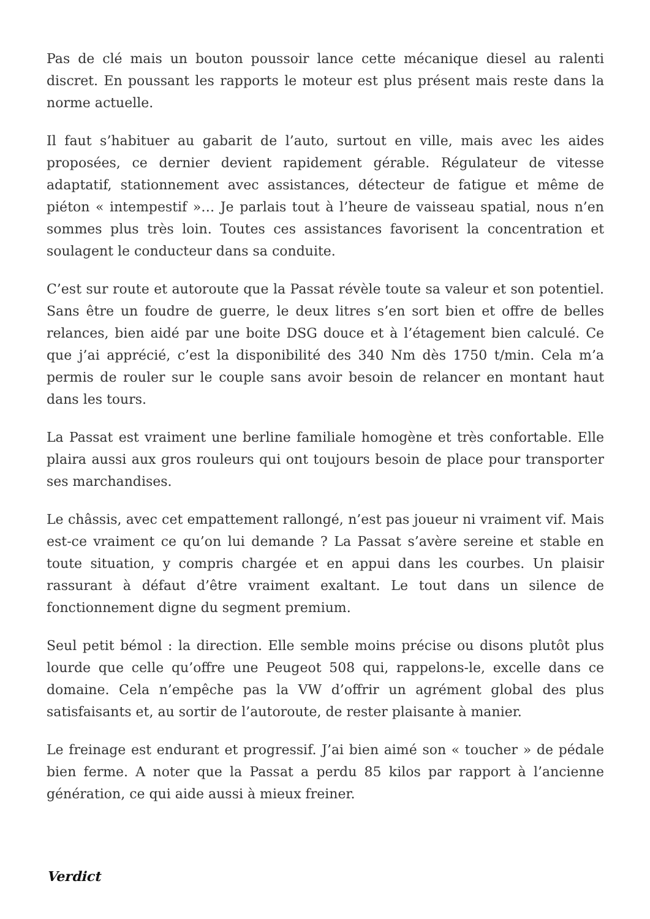Pas de clé mais un bouton poussoir lance cette mécanique diesel au ralenti discret. En poussant les rapports le moteur est plus présent mais reste dans la norme actuelle.
Il faut s’habituer au gabarit de l’auto, surtout en ville, mais avec les aides proposées, ce dernier devient rapidement gérable. Régulateur de vitesse adaptatif, stationnement avec assistances, détecteur de fatigue et même de piéton « intempestif »… Je parlais tout à l’heure de vaisseau spatial, nous n’en sommes plus très loin. Toutes ces assistances favorisent la concentration et soulagent le conducteur dans sa conduite.
C’est sur route et autoroute que la Passat révèle toute sa valeur et son potentiel. Sans être un foudre de guerre, le deux litres s’en sort bien et offre de belles relances, bien aidé par une boite DSG douce et à l’étagement bien calculé. Ce que j’ai apprécié, c’est la disponibilité des 340 Nm dès 1750 t/min. Cela m’a permis de rouler sur le couple sans avoir besoin de relancer en montant haut dans les tours.
La Passat est vraiment une berline familiale homogène et très confortable. Elle plaira aussi aux gros rouleurs qui ont toujours besoin de place pour transporter ses marchandises.
Le châssis, avec cet empattement rallongé, n’est pas joueur ni vraiment vif. Mais est-ce vraiment ce qu’on lui demande ? La Passat s’avère sereine et stable en toute situation, y compris chargée et en appui dans les courbes. Un plaisir rassurant à défaut d’être vraiment exaltant. Le tout dans un silence de fonctionnement digne du segment premium.
Seul petit bémol : la direction. Elle semble moins précise ou disons plutôt plus lourde que celle qu’offre une Peugeot 508 qui, rappelons-le, excelle dans ce domaine. Cela n’empêche pas la VW d’offrir un agrément global des plus satisfaisants et, au sortir de l’autoroute, de rester plaisante à manier.
Le freinage est endurant et progressif. J’ai bien aimé son « toucher » de pédale bien ferme. A noter que la Passat a perdu 85 kilos par rapport à l’ancienne génération, ce qui aide aussi à mieux freiner.
Verdict